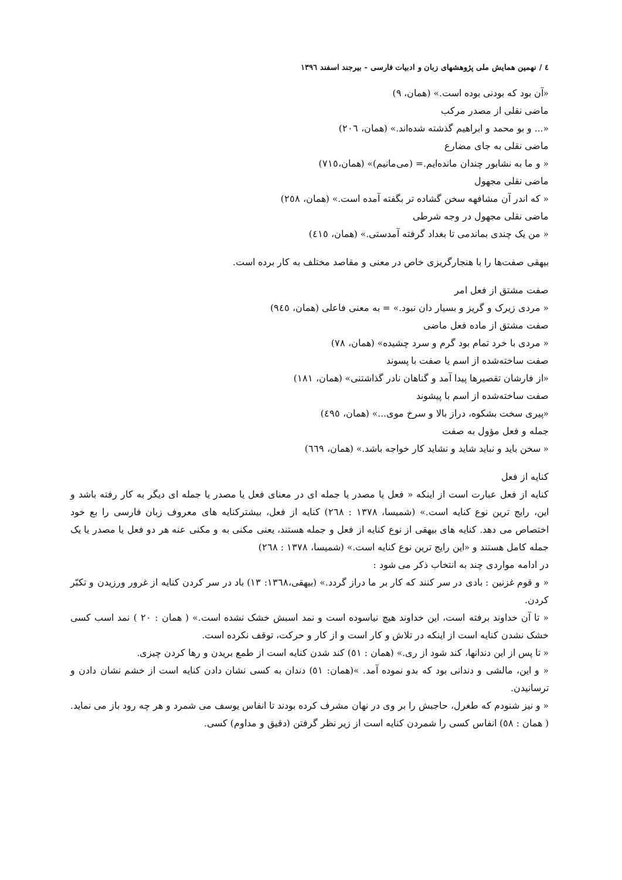٤ / نهمین همایش ملی پژوهشهای زبان و ادبیات فارسی - بیرجند اسفند ١٣٩٦
«آن بود که بودنی بوده است.» (همان، ٩)
ماضی نقلی از مصدر مرکب
«... و بو محمد و ابراهیم گذشته شده‌اند.» (همان، ٢٠٦)
ماضی نقلی به جای مضارع
« و ما به نشابور چندان مانده‌ایم.= (می‌مانیم)» (همان،٧١٥)
ماضی نقلی مجهول
« که اندر آن مشافهه سخن گشاده تر بگفته آمده است.» (همان، ٢٥٨)
ماضی نقلی مجهول در وجه شرطی
« من یک چندی بماندمی تا بغداد گرفته آمدستی.» (همان، ٤١٥)
بیهقی صفت‌ها را با هنجارگریزی خاص در معنی و مقاصد مختلف به کار برده است.
صفت مشتق از فعل امر
« مردی زیرک و گریز و بسیار دان نبود.» = به معنی فاعلی (همان، ٩٤٥)
صفت مشتق از ماده فعل ماضی
« مردی با خرد تمام بود گرم و سرد چشیده» (همان، ٧٨)
صفت ساخته‌شده از اسم یا صفت با پسوند
«از فارشان تقصیرها پیدا آمد و گناهان نادر گذاشتنی» (همان، ١٨١)
صفت ساخته‌شده از اسم با پیشوند
«پیری سخت بشکوه، دراز بالا و سرخ موی...» (همان، ٤٩٥)
جمله و فعل مؤول به صفت
« سخن باید و نباید شاید و نشاید کار خواجه باشد.» (همان، ٦٦٩)
کنایه از فعل
کنایه از فعل عبارت است از اینکه « فعل یا مصدر یا جمله ای در معنای فعل یا مصدر یا جمله ای دیگر به کار رفته باشد و این، رایج ترین نوع کنایه است.» (شمیسا، ١٣٧٨ : ٢٦٨) کنایه از فعل، بیشترکنایه های معروف زبان فارسی را بع خود اختصاص می دهد. کنایه های بیهقی از نوع کنایه از فعل و جمله هستند، یعنی مکنی به و مکنی عنه هر دو فعل یا مصدر یا یک جمله کامل هستند و «این رایج ترین نوع کنایه است.» (شمیسا، ١٣٧٨ : ٢٦٨)
در ادامه مواردی چند به انتخاب ذکر می شود :
« و قوم غزنین : بادی در سر کنند که کار بر ما دراز گردد.» (بیهقی،١٣٦٨: ١٣) باد در سر کردن کنایه از غرور ورزیدن و تکبّر کردن.
« تا آن خداوند برفته است، این خداوند هیچ نیاسوده است و نمد اسبش خشک نشده است.» ( همان : ٢٠ ) نمد اسب کسی خشک نشدن کنایه است از اینکه در تلاش و کار است و از کار و حرکت، توقف نکرده است.
« تا پس از این دندانها، کند شود از ری.» (همان : ٥١) کند شدن کنایه است از طمع بریدن و رها کردن چیزی.
« و این، مالشی و دندانی بود که بدو نموده آمد. »(همان: ٥١) دندان به کسی نشان دادن کنایه است از خشم نشان دادن و ترسانیدن.
« و نیز شنودم که طغرل، حاجبش را بر وی در نهان مشرف کرده بودند تا انفاس یوسف می شمرد و هر چه رود باز می نماید.( همان : ٥٨) انفاس کسی را شمردن کنایه است از زیر نظر گرفتن (دقیق و مداوم) کسی.